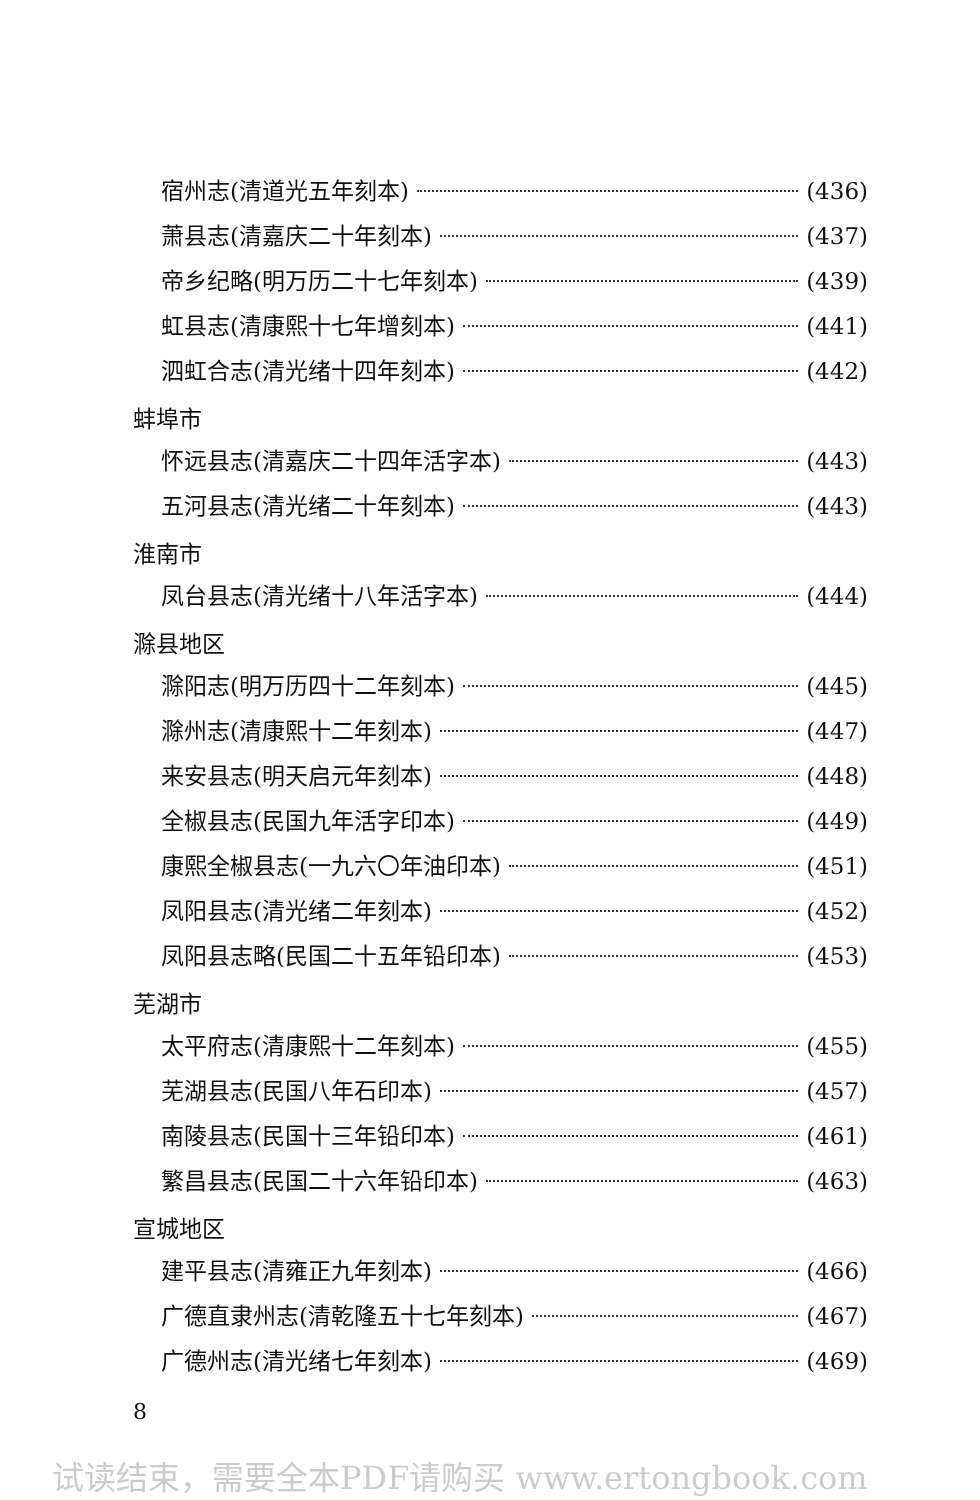宿州志(清道光五年刻本) (436)
萧县志(清嘉庆二十年刻本) (437)
帝乡纪略(明万历二十七年刻本) (439)
虹县志(清康熙十七年增刻本) (441)
泗虹合志(清光绪十四年刻本) (442)
蚌埠市
怀远县志(清嘉庆二十四年活字本) (443)
五河县志(清光绪二十年刻本) (443)
淮南市
凤台县志(清光绪十八年活字本) (444)
滁县地区
滁阳志(明万历四十二年刻本) (445)
滁州志(清康熙十二年刻本) (447)
来安县志(明天启元年刻本) (448)
全椒县志(民国九年活字印本) (449)
康熙全椒县志(一九六〇年油印本) (451)
凤阳县志(清光绪二年刻本) (452)
凤阳县志略(民国二十五年铅印本) (453)
芜湖市
太平府志(清康熙十二年刻本) (455)
芜湖县志(民国八年石印本) (457)
南陵县志(民国十三年铅印本) (461)
繁昌县志(民国二十六年铅印本) (463)
宣城地区
建平县志(清雍正九年刻本) (466)
广德直隶州志(清乾隆五十七年刻本) (467)
广德州志(清光绪七年刻本) (469)
8
试读结束，需要全本PDF请购买 www.ertongbook.com